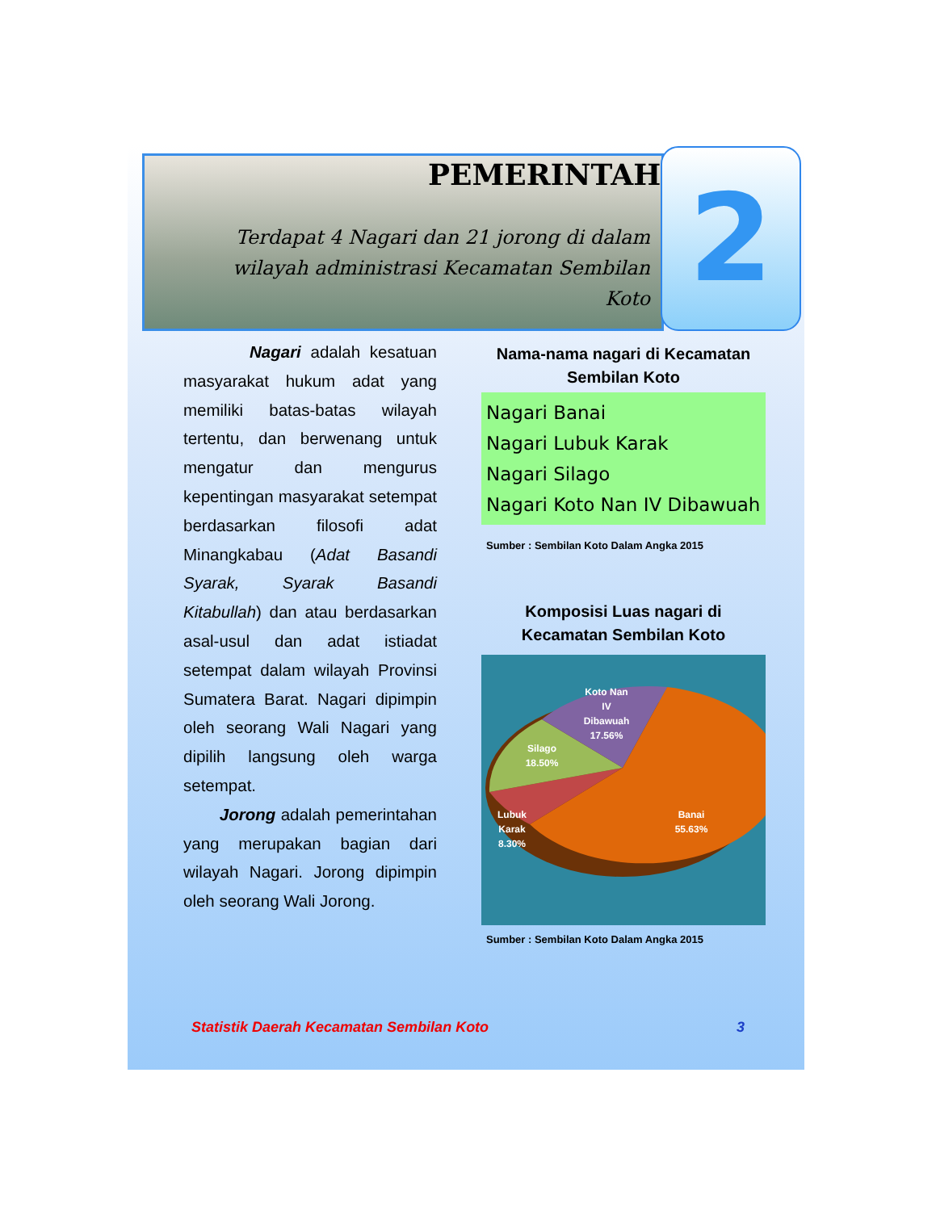PEMERINTAHAN
Terdapat 4 Nagari dan 21 jorong di dalam wilayah administrasi Kecamatan Sembilan Koto
2
Nagari adalah kesatuan masyarakat hukum adat yang memiliki batas-batas wilayah tertentu, dan berwenang untuk mengatur dan mengurus kepentingan masyarakat setempat berdasarkan filosofi adat Minangkabau (Adat Basandi Syarak, Syarak Basandi Kitabullah) dan atau berdasarkan asal-usul dan adat istiadat setempat dalam wilayah Provinsi Sumatera Barat. Nagari dipimpin oleh seorang Wali Nagari yang dipilih langsung oleh warga setempat.
Jorong adalah pemerintahan yang merupakan bagian dari wilayah Nagari. Jorong dipimpin oleh seorang Wali Jorong.
Nama-nama nagari di Kecamatan Sembilan Koto
Nagari Banai
Nagari Lubuk Karak
Nagari Silago
Nagari Koto Nan IV Dibawuah
Sumber : Sembilan Koto Dalam Angka 2015
Komposisi Luas nagari di Kecamatan Sembilan Koto
Koto Nan
IV
Dibawuah
17.56%
Silago
18.50%
Lubuk
Karak
8.30%
Banai
55.63%
Sumber : Sembilan Koto Dalam Angka 2015
Statistik Daerah Kecamatan Sembilan Koto 3